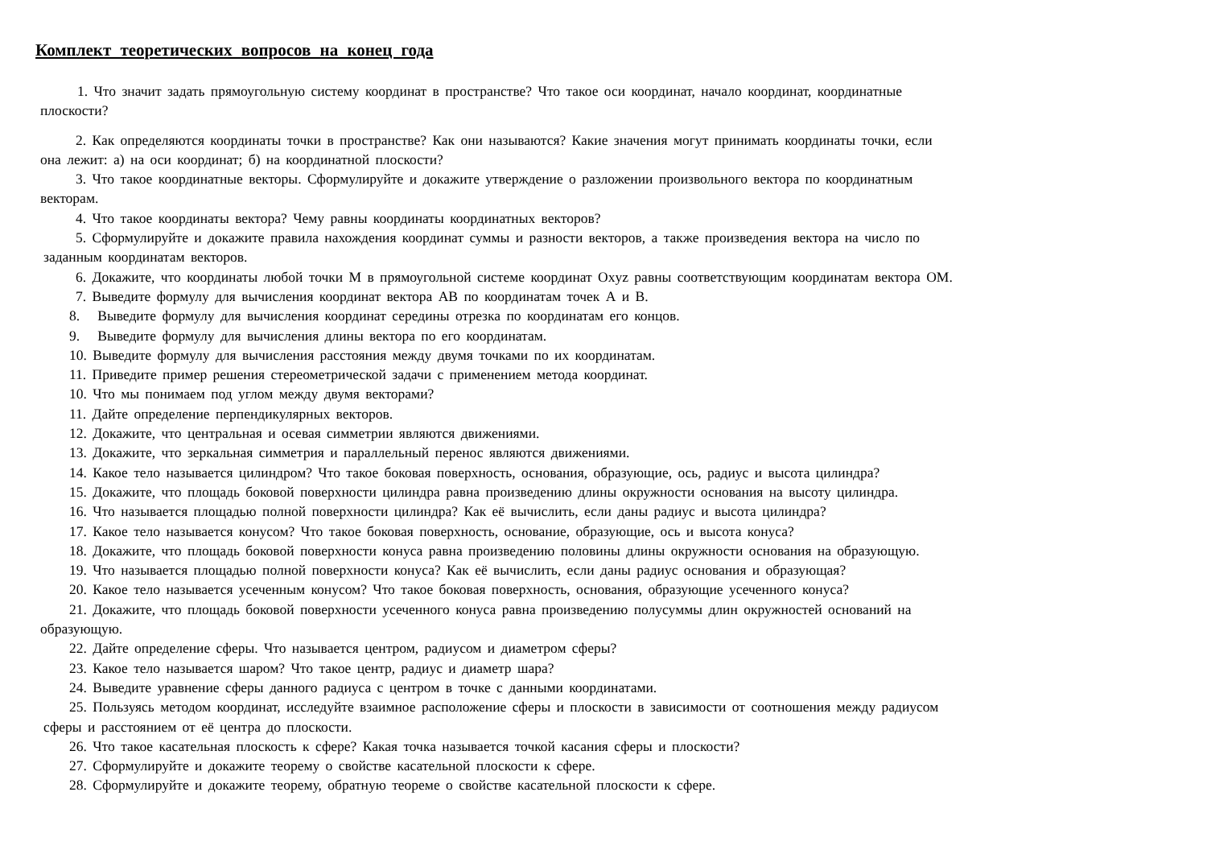Комплект теоретических вопросов на конец года
1. Что значит задать прямоугольную систему координат в пространстве? Что такое оси координат, начало координат, координатные
плоскости?
2. Как определяются координаты точки в пространстве? Как они называются? Какие значения могут принимать координаты точки, если
она лежит: а) на оси координат; б) на координатной плоскости?
3. Что такое координатные векторы. Сформулируйте и докажите утверждение о разложении произвольного вектора по координатным
векторам.
4. Что такое координаты вектора? Чему равны координаты координатных векторов?
5. Сформулируйте и докажите правила нахождения координат суммы и разности векторов, а также произведения вектора на число по
заданным координатам векторов.
6. Докажите, что координаты любой точки М в прямоугольной системе координат Oxyz равны соответствующим координатам вектора ОМ.
7. Выведите формулу для вычисления координат вектора АВ по координатам точек А и В.
8. Выведите формулу для вычисления координат середины отрезка по координатам его концов.
9. Выведите формулу для вычисления длины вектора по его координатам.
10. Выведите формулу для вычисления расстояния между двумя точками по их координатам.
11. Приведите пример решения стереометрической задачи с применением метода координат.
10. Что мы понимаем под углом между двумя векторами?
11. Дайте определение перпендикулярных векторов.
12. Докажите, что центральная и осевая симметрии являются движениями.
13. Докажите, что зеркальная симметрия и параллельный перенос являются движениями.
14. Какое тело называется цилиндром? Что такое боковая поверхность, основания, образующие, ось, радиус и высота цилиндра?
15. Докажите, что площадь боковой поверхности цилиндра равна произведению длины окружности основания на высоту цилиндра.
16. Что называется площадью полной поверхности цилиндра? Как её вычислить, если даны радиус и высота цилиндра?
17. Какое тело называется конусом? Что такое боковая поверхность, основание, образующие, ось и высота конуса?
18. Докажите, что площадь боковой поверхности конуса равна произведению половины длины окружности основания на образующую.
19. Что называется площадью полной поверхности конуса? Как её вычислить, если даны радиус основания и образующая?
20. Какое тело называется усеченным конусом? Что такое боковая поверхность, основания, образующие усеченного конуса?
21. Докажите, что площадь боковой поверхности усеченного конуса равна произведению полусуммы длин окружностей оснований на
образующую.
22. Дайте определение сферы. Что называется центром, радиусом и диаметром сферы?
23. Какое тело называется шаром? Что такое центр, радиус и диаметр шара?
24. Выведите уравнение сферы данного радиуса с центром в точке с данными координатами.
25. Пользуясь методом координат, исследуйте взаимное расположение сферы и плоскости в зависимости от соотношения между радиусом
сферы и расстоянием от её центра до плоскости.
26. Что такое касательная плоскость к сфере? Какая точка называется точкой касания сферы и плоскости?
27. Сформулируйте и докажите теорему о свойстве касательной плоскости к сфере.
28. Сформулируйте и докажите теорему, обратную теореме о свойстве касательной плоскости к сфере.